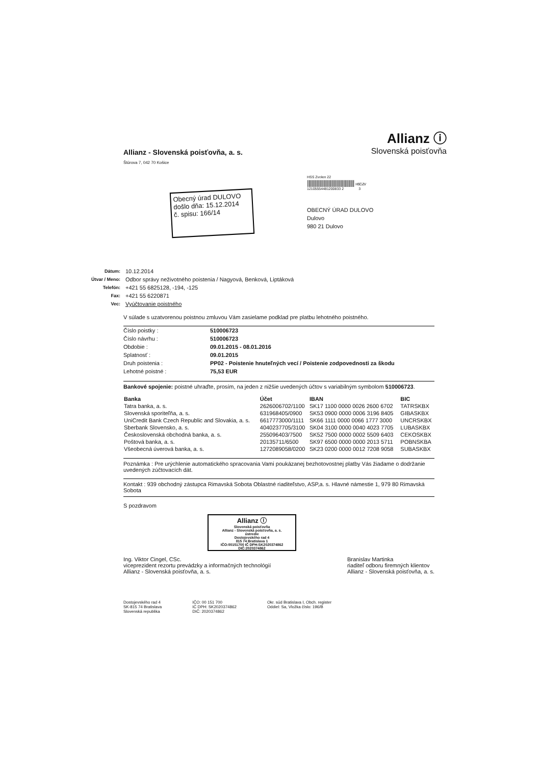Allianz - Slovenská poisťovňa, a. s.
Štúrova 7, 042 70 Košice
Allianz ⓘ
Slovenská poisťovňa
Obecný úrad DULOVO
došlo dňa: 15.12.2014
č. spisu: 166/14
HSS Zvolen 22
||||||||||||||||||||||||||||||||||| HSC-ZV
12105554481200833 2 3
OBECNÝ ÚRAD DULOVO
Dulovo
980 21 Dulovo
| Dátum: | 10.12.2014 |
| Útvar / Meno: | Odbor správy neživotného poistenia / Nagyová, Benková, Liptáková |
| Telefón: | +421 55 6825128, -194, -125 |
| Fax: | +421 55 6220871 |
| Vec: | Vyúčtovanie poistného |
V súlade s uzatvorenou poistnou zmluvou Vám zasielame podklad pre platbu lehotného poistného.
| Číslo poistky : | 510006723 |
| Číslo návrhu : | 510006723 |
| Obdobie : | 09.01.2015 - 08.01.2016 |
| Splatnosť : | 09.01.2015 |
| Druh poistenia : | PP02 - Poistenie hnuteľných vecí / Poistenie zodpovednosti za škodu |
| Lehotné poistné : | 75,53 EUR |
Bankové spojenie: poistné uhraďte, prosím, na jeden z nižšie uvedených účtov s variabilným symbolom 510006723.
| Banka | Účet | IBAN | BIC |
| --- | --- | --- | --- |
| Tatra banka, a. s. | 2626006702/1100 | SK17 1100 0000 0026 2600 6702 | TATRSKBX |
| Slovenská sporiteľňa, a. s. | 631968405/0900 | SK53 0900 0000 0006 3196 8405 | GIBASKBX |
| UniCredit Bank Czech Republic and Slovakia, a. s. | 6617773000/1111 | SK66 1111 0000 0066 1777 3000 | UNCRSKBX |
| Sberbank Slovensko, a. s. | 4040237705/3100 | SK04 3100 0000 0040 4023 7705 | LUBASKBX |
| Československá obchodná banka, a. s. | 255096403/7500 | SK52 7500 0000 0002 5509 6403 | CEKOSKBX |
| Poštová banka, a. s. | 20135711/6500 | SK97 6500 0000 0000 2013 5711 | POBNSKBA |
| Všeobecná úverová banka, a. s. | 1272089058/0200 | SK23 0200 0000 0012 7208 9058 | SUBASKBX |
Poznámka : Pre urýchlenie automatického spracovania Vami poukázanej bezhotovostnej platby Vás žiadame o dodržanie uvedených zúčtovacích dát.
Kontakt : 939 obchodný zástupca Rimavská Sobota Oblastné riaditeľstvo, ASP,a. s. Hlavné námestie 1, 979 80 Rimavská Sobota
S pozdravom
Allianz ⓘ
Slovenská poisťovňa
Allianz - Slovenská poisťovňa, a. s.
ústredie
Dostojevského rad 4
815 74 Bratislava 1
IČO:00151700 IČ DPH:SK2020374862 DIČ:2020374862
Ing. Viktor Cingel, CSc.
viceprezident rezortu prevádzky a informačných technológií
Allianz - Slovenská poisťovňa, a. s.
Branislav Martinka
riaditeľ odboru firemných klientov
Allianz - Slovenská poisťovňa, a. s.
Dostojevského rad 4
SK-815 74 Bratislava
Slovenská republika
IČO: 00 151 700
IČ DPH: SK2020374862
DIČ: 2020374862
Okr. súd Bratislava I, Obch. register
Oddiel: Sa, Vložka číslo: 196/B